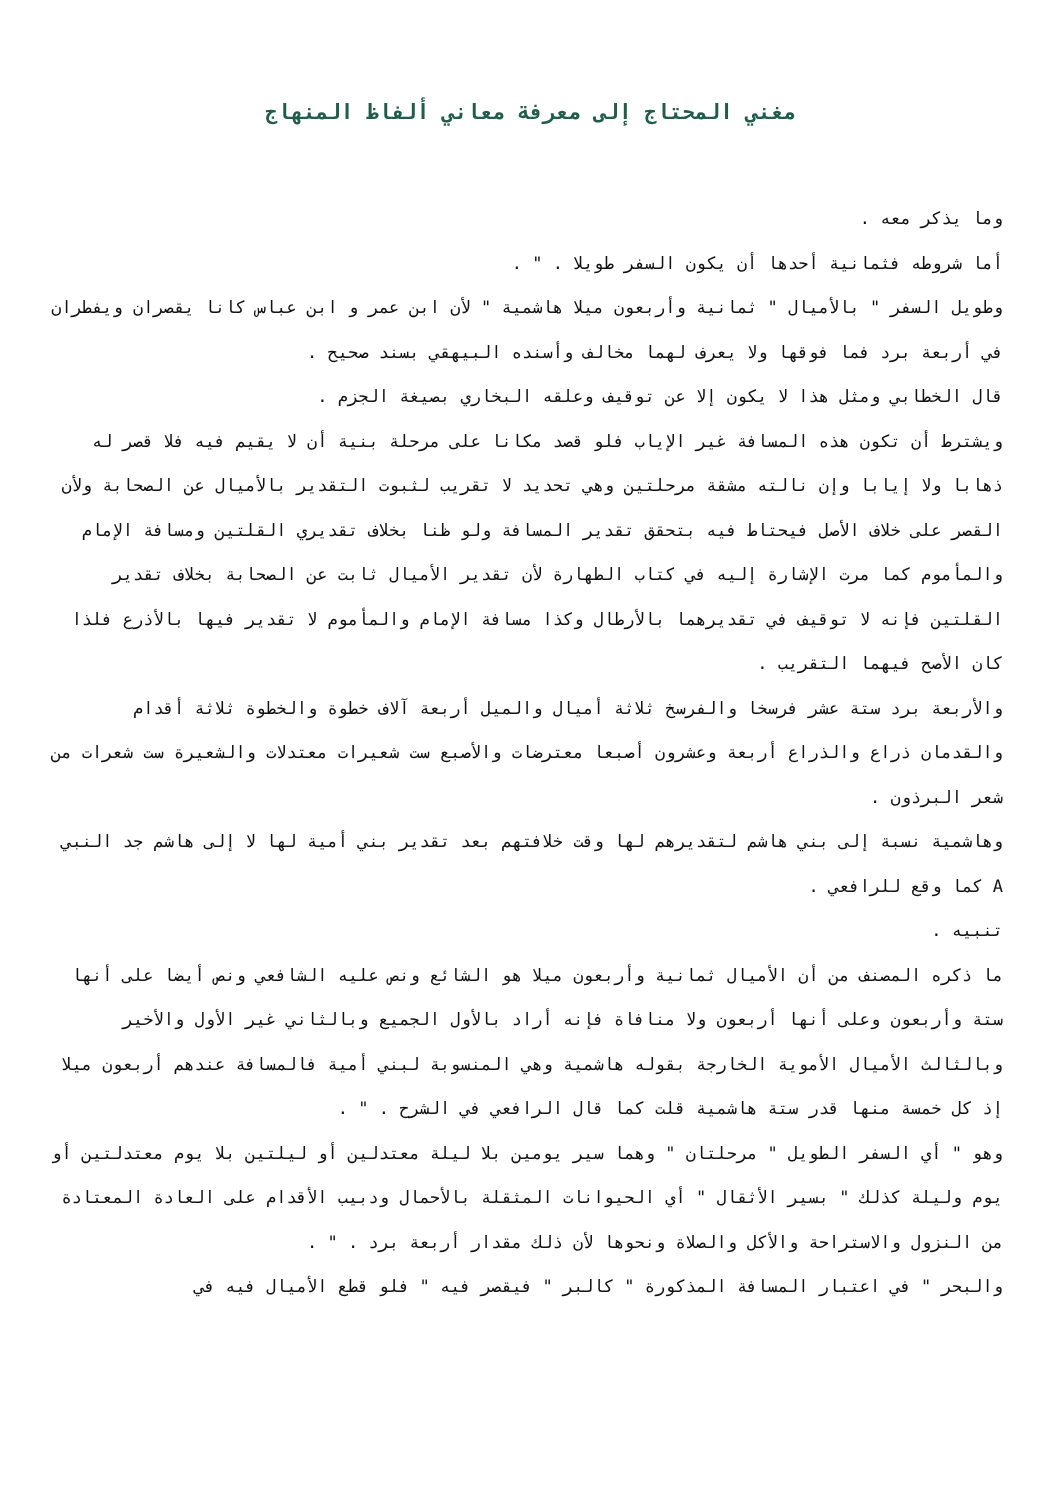مغني المحتاج إلى معرفة معاني ألفاظ المنهاج
وما يذكر معه .
أما شروطه فثمانية أحدها أن يكون السفر طويلا . " .
وطويل السفر " بالأميال " ثمانية وأربعون ميلا هاشمية " لأن ابن عمر و ابن عباس كانا يقصران ويفطران في أربعة برد فما فوقها ولا يعرف لهما مخالف وأسنده البيهقي بسند صحيح .
قال الخطابي ومثل هذا لا يكون إلا عن توقيف وعلقه البخاري بصيغة الجزم .
ويشترط أن تكون هذه المسافة غير الإياب فلو قصد مكانا على مرحلة بنية أن لا يقيم فيه فلا قصر له ذهابا ولا إيابا وإن نالته مشقة مرحلتين وهي تحديد لا تقريب لثبوت التقدير بالأميال عن الصحابة ولأن القصر على خلاف الأصل فيحتاط فيه بتحقق تقدير المسافة ولو ظنا بخلاف تقديري القلتين ومسافة الإمام والمأموم كما مرت الإشارة إليه في كتاب الطهارة لأن تقدير الأميال ثابت عن الصحابة بخلاف تقدير القلتين فإنه لا توقيف في تقديرهما بالأرطال وكذا مسافة الإمام والمأموم لا تقدير فيها بالأذرع فلذا كان الأصح فيهما التقريب .
والأربعة برد ستة عشر فرسخا والفرسخ ثلاثة أميال والميل أربعة آلاف خطوة والخطوة ثلاثة أقدام والقدمان ذراع والذراع أربعة وعشرون أصبعا معترضات والأصبع ست شعيرات معتدلات والشعيرة ست شعرات من شعر البرذون .
وهاشمية نسبة إلى بني هاشم لتقديرهم لها وقت خلافتهم بعد تقدير بني أمية لها لا إلى هاشم جد النبي A كما وقع للرافعي .
تنبيه .
ما ذكره المصنف من أن الأميال ثمانية وأربعون ميلا هو الشائع ونص عليه الشافعي ونص أيضا على أنها ستة وأربعون وعلى أنها أربعون ولا منافاة فإنه أراد بالأول الجميع وبالثاني غير الأول والأخير وبالثالث الأميال الأموية الخارجة بقوله هاشمية وهي المنسوبة لبني أمية فالمسافة عندهم أربعون ميلا إذ كل خمسة منها قدر ستة هاشمية قلت كما قال الرافعي في الشرح . " .
وهو " أي السفر الطويل " مرحلتان " وهما سير يومين بلا ليلة معتدلين أو ليلتين بلا يوم معتدلتين أو يوم وليلة كذلك " بسير الأثقال " أي الحيوانات المثقلة بالأحمال ودبيب الأقدام على العادة المعتادة من النزول والاستراحة والأكل والصلاة ونحوها لأن ذلك مقدار أربعة برد . " .
والبحر " في اعتبار المسافة المذكورة " كالبر " فيقصر فيه " فلو قطع الأميال فيه في